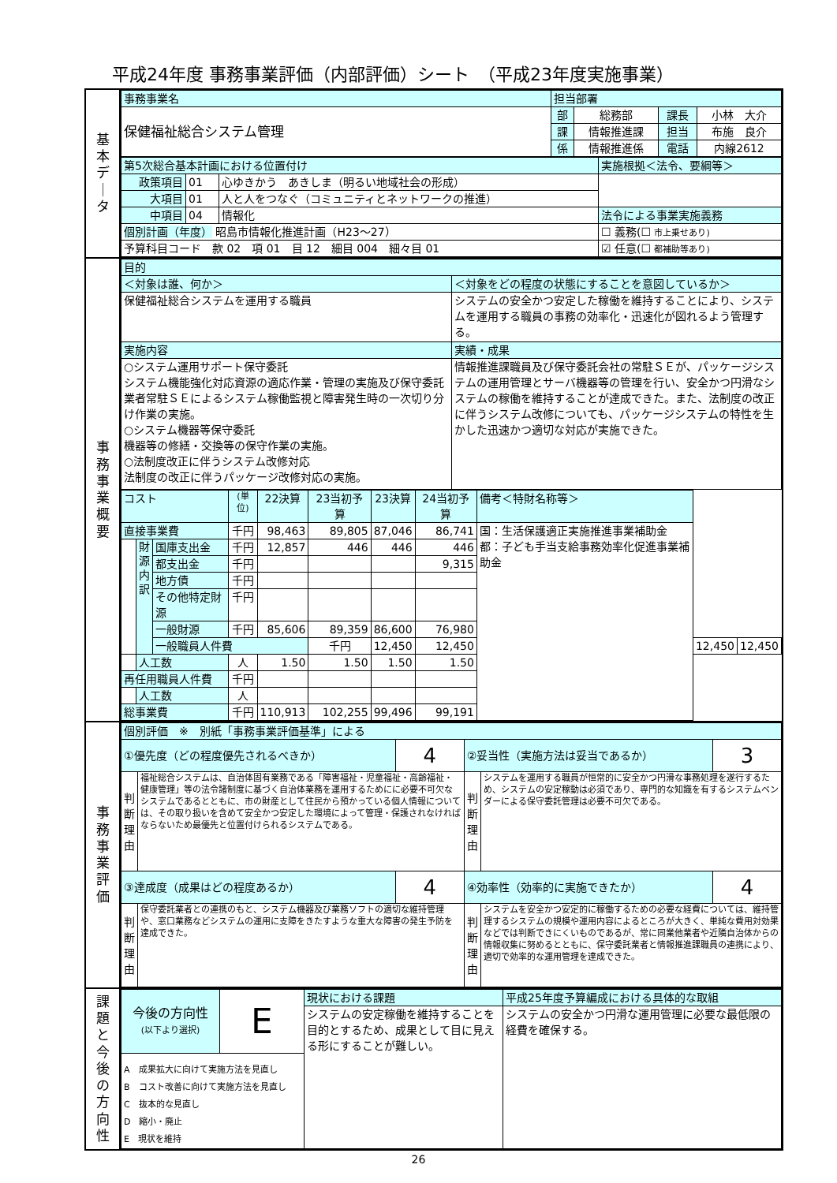平成24年度 事務事業評価（内部評価）シート　（平成23年度実施事業）
基
本
デ
｜
タ
| 事務事業名 | 担当部署 | | | |
| 保健福祉総合システム管理 | 部 | 総務部 | 課長 | 小林 大介 |
| | 課 | 情報推進課 | 担当 | 布施 良介 |
| | 係 | 情報推進係 | 電話 | 内線2612 |
| 第5次総合基本計画における位置付け | | | 実施根拠＜法令、要綱等＞ |
| 政策項目 | 01 | 心ゆきかう あきしま（明るい地域社会の形成） | |
| 大項目 | 01 | 人と人をつなぐ（コミュニティとネットワークの推進） | |
| 中項目 | 04 | 情報化 | 法令による事業実施義務 |
| 個別計画（年度） 昭島市情報化推進計画（H23～27） | | | ☐ 義務(☐ 市上乗せあり) |
| 予算科目コード 款 02 項 01 目 12 細目 004 細々目 01 | | | ☑ 任意(☐ 都補助等あり) |
事
務
事
業
概
要
| 目的 | |
| ＜対象は誰、何か＞ | ＜対象をどの程度の状態にすることを意図しているか＞ |
| 保健福祉総合システムを運用する職員 | システムの安全かつ安定した稼働を維持することにより、システムを運用する職員の事務の効率化・迅速化が図れるよう管理する。 |
| 実施内容 | 実績・成果 |
| ○システム運用サポート保守委託 システム機能強化対応資源の適応作業・管理の実施及び保守委託業者常駐ＳＥによるシステム稼働監視と障害発生時の一次切り分け作業の実施。 ○システム機器等保守委託 機器等の修繕・交換等の保守作業の実施。 ○法制度改正に伴うシステム改修対応 法制度の改正に伴うパッケージ改修対応の実施。 | 情報推進課職員及び保守委託会社の常駐ＳＥが、パッケージシステムの運用管理とサーバ機器等の管理を行い、安全かつ円滑なシステムの稼働を維持することが達成できた。また、法制度の改正に伴うシステム改修についても、パッケージシステムの特性を生かした迅速かつ適切な対応が実施できた。 |
| コスト | | | (単位) | 22決算 | 23当初予算 | 23決算 | 24当初予算 | 備考＜特財名称等＞ | | |
| --- | --- | --- | --- | --- | --- | --- | --- | --- | --- | --- |
| 直接事業費 | | | 千円 | 98,463 | 89,805 | 87,046 | 86,741 | 国：生活保護適正実施推進事業補助金 都：子ども手当支給事務効率化促進事業補助金 | | |
| | 財 源 内 訳 | 国庫支出金 | 千円 | 12,857 | 446 | 446 | 446 | | | |
| | | 都支出金 | 千円 | | | | 9,315 | | | |
| | | 地方債 | 千円 | | | | | | | |
| | | その他特定財源 | 千円 | | | | | | | |
| | | 一般財源 | 千円 | 85,606 | 89,359 | 86,600 | 76,980 | | | |
| | | 一般職員人件費 | | | 千円 | 12,450 | 12,450 | | 12,450 | 12,450 |
| | 人工数 | | 人 | 1.50 | 1.50 | 1.50 | 1.50 | | | |
| 再任用職員人件費 | | | 千円 | | | | | | | |
| | 人工数 | | 人 | | | | | | | |
| 総事業費 | | | 千円 | 110,913 | 102,255 | 99,496 | 99,191 | | | |
事
務
事
業
評
価
| 個別評価 ※ 別紙「事務事業評価基準」による | | | | | |
| ①優先度（どの程度優先されるべきか） | | 4 | ②妥当性（実施方法は妥当であるか） | | 3 |
| 判断理由 | 福祉総合システムは、自治体固有業務である「障害福祉・児童福祉・高齢福祉・健康管理」等の法令諸制度に基づく自治体業務を運用するためにに必要不可欠なシステムであるとともに、市の財産として住民から預かっている個人情報については、その取り扱いを含めて安全かつ安定した環境によって管理・保護されなければならないため最優先と位置付けられるシステムである。 | | 判断理由 | システムを運用する職員が恒常的に安全かつ円滑な事務処理を遂行するため、システムの安定稼動は必須であり、専門的な知識を有するシステムベンダーによる保守委託管理は必要不可欠である。 | |
| ③達成度（成果はどの程度あるか） | | 4 | ④効率性（効率的に実施できたか） | | 4 |
| 判断理由 | 保守委託業者との連携のもと、システム機器及び業務ソフトの適切な維持管理や、窓口業務などシステムの運用に支障をきたすような重大な障害の発生予防を達成できた。 | | 判断理由 | システムを安全かつ安定的に稼働するための必要な経費については、維持管理するシステムの規模や運用内容によるところが大きく、単純な費用対効果などでは判断できにくいものであるが、常に同業他業者や近隣自治体からの情報収集に努めるとともに、保守委託業者と情報推進課職員の連携により、適切で効率的な運用管理を達成できた。 | |
課
題
と
今
後
の
方
向
性
| 今後の方向性 (以下より選択) | E | 現状における課題 | 平成25年度予算編成における具体的な取組 |
| | | システムの安定稼働を維持することを目的とするため、成果として目に見える形にすることが難しい。 | システムの安全かつ円滑な運用管理に必要な最低限の経費を確保する。 |
| A 成果拡大に向けて実施方法を見直し B コスト改善に向けて実施方法を見直し C 抜本的な見直し D 縮小・廃止 E 現状を維持 | | | |
26